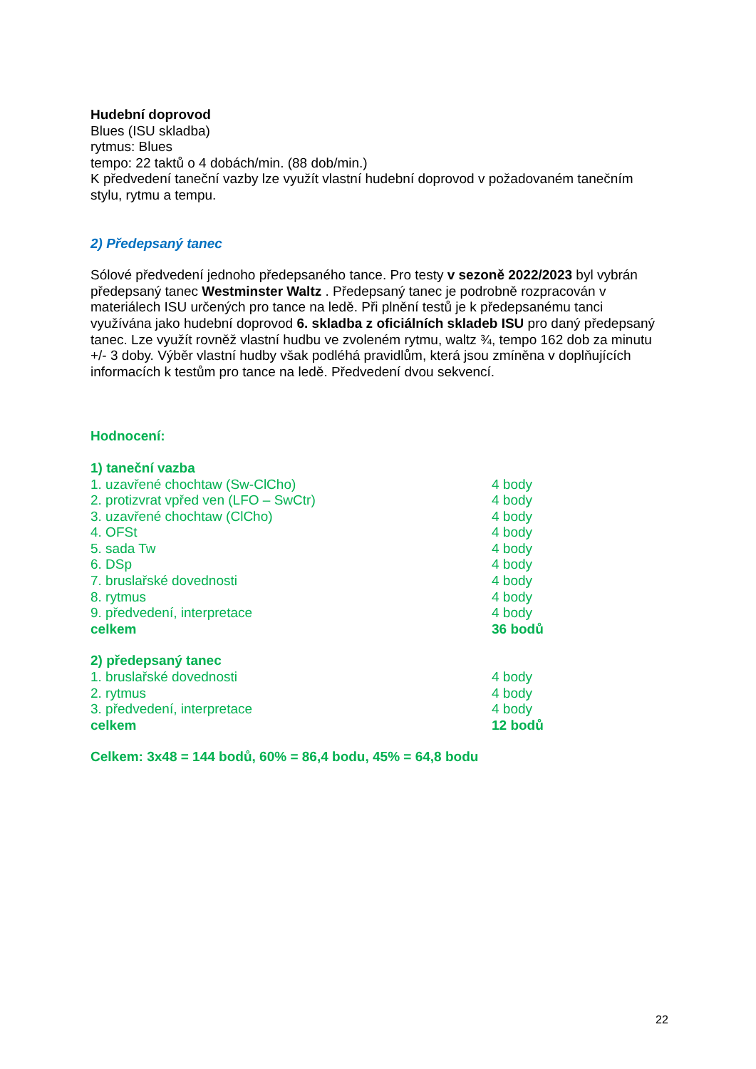Hudební doprovod
Blues (ISU skladba)
rytmus: Blues
tempo: 22 taktů o 4 dobách/min. (88 dob/min.)
K předvedení taneční vazby lze využít vlastní hudební doprovod v požadovaném tanečním stylu, rytmu a tempu.
2) Předepsaný tanec
Sólové předvedení jednoho předepsaného tance. Pro testy v sezoně 2022/2023 byl vybrán předepsaný tanec Westminster Waltz . Předepsaný tanec je podrobně rozpracován v materiálech ISU určených pro tance na ledě. Při plnění testů je k předepsanému tanci využívána jako hudební doprovod 6. skladba z oficiálních skladeb ISU pro daný předepsaný tanec. Lze využít rovněž vlastní hudbu ve zvoleném rytmu, waltz ¾, tempo 162 dob za minutu +/- 3 doby. Výběr vlastní hudby však podléhá pravidlům, která jsou zmíněna v doplňujících informacích k testům pro tance na ledě. Předvedení dvou sekvencí.
Hodnocení:
| 1) taneční vazba | |
| 1. uzavřené chochtaw (Sw-ClCho) | 4 body |
| 2. protizvrat vpřed ven (LFO – SwCtr) | 4 body |
| 3. uzavřené chochtaw (ClCho) | 4 body |
| 4. OFSt | 4 body |
| 5. sada Tw | 4 body |
| 6. DSp | 4 body |
| 7. bruslařské dovednosti | 4 body |
| 8. rytmus | 4 body |
| 9. předvedení, interpretace | 4 body |
| celkem | 36 bodů |
| 2) předepsaný tanec | |
| 1. bruslařské dovednosti | 4 body |
| 2. rytmus | 4 body |
| 3. předvedení, interpretace | 4 body |
| celkem | 12 bodů |
Celkem: 3x48 = 144 bodů, 60% = 86,4 bodu, 45% = 64,8 bodu
22